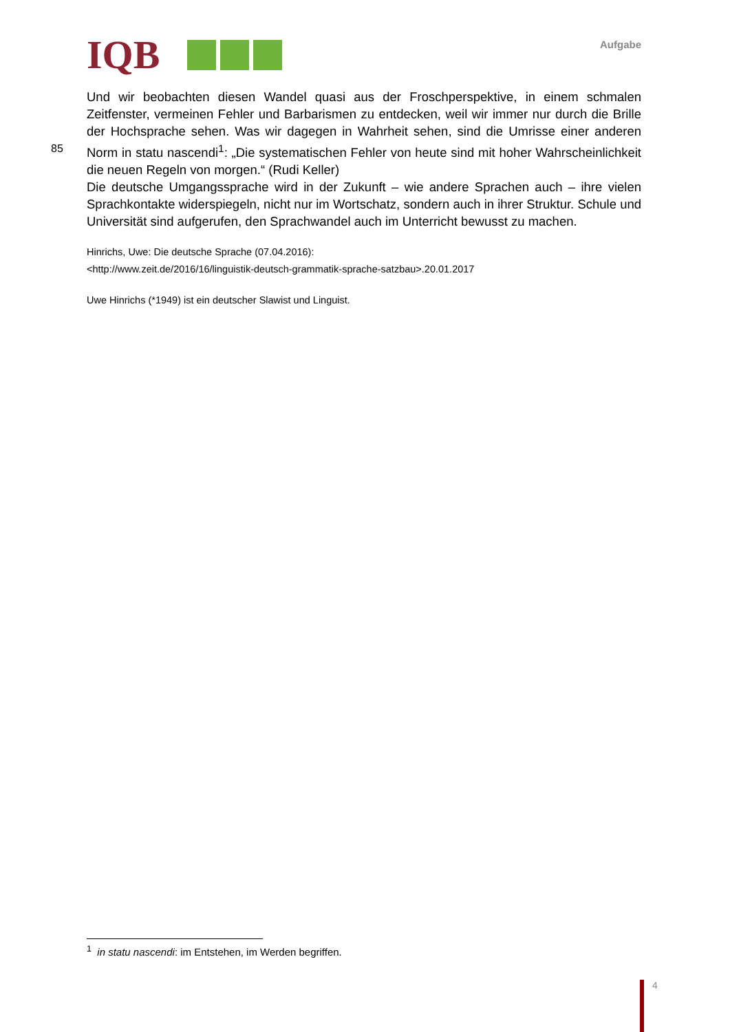IQB Aufgabe
Und wir beobachten diesen Wandel quasi aus der Froschperspektive, in einem schmalen Zeitfenster, vermeinen Fehler und Barbarismen zu entdecken, weil wir immer nur durch die Brille der Hochsprache sehen. Was wir dagegen in Wahrheit sehen, sind die Umrisse einer anderen
85
Norm in statu nascendi<sup>1</sup>: „Die systematischen Fehler von heute sind mit hoher Wahrscheinlichkeit die neuen Regeln von morgen.“ (Rudi Keller)
Die deutsche Umgangssprache wird in der Zukunft – wie andere Sprachen auch – ihre vielen Sprachkontakte widerspiegeln, nicht nur im Wortschatz, sondern auch in ihrer Struktur. Schule und Universität sind aufgerufen, den Sprachwandel auch im Unterricht bewusst zu machen.
Hinrichs, Uwe: Die deutsche Sprache (07.04.2016):
<http://www.zeit.de/2016/16/linguistik-deutsch-grammatik-sprache-satzbau>.20.01.2017
Uwe Hinrichs (*1949) ist ein deutscher Slawist und Linguist.
<sup>1</sup> in statu nascendi: im Entstehen, im Werden begriffen.
4